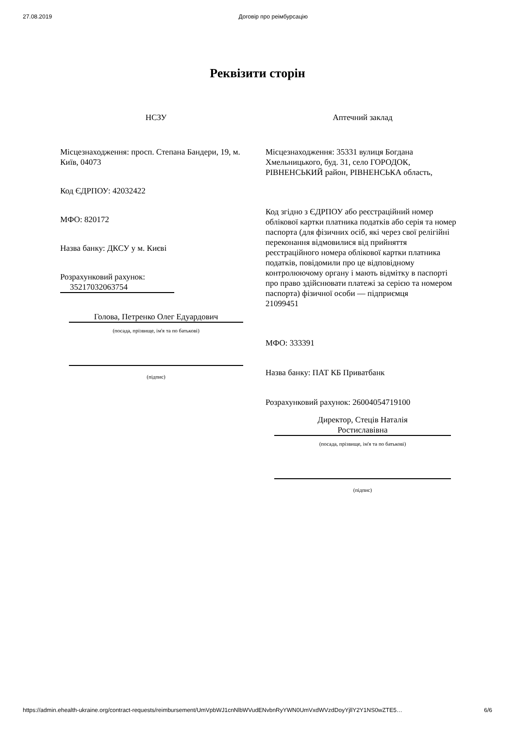27.08.2019 Договір про реімбурсацію
Реквізити сторін
НСЗУ
Місцезнаходження: просп. Степана Бандери, 19, м. Київ, 04073
Код ЄДРПОУ: 42032422
МФО: 820172
Назва банку: ДКСУ у м. Києві
Розрахунковий рахунок:
35217032063754
Голова, Петренко Олег Едуардович
(посада, прізвище, ім'я та по батькові)
(підпис)
Аптечний заклад
Місцезнаходження: 35331 вулиця Богдана Хмельницького, буд. 31, село ГОРОДОК, РІВНЕНСЬКИЙ район, РІВНЕНСЬКА область,
Код згідно з ЄДРПОУ або реєстраційний номер облікової картки платника податків або серія та номер паспорта (для фізичних осіб, які через свої релігійні переконання відмовилися від прийняття реєстраційного номера облікової картки платника податків, повідомили про це відповідному контролюючому органу і мають відмітку в паспорті про право здійснювати платежі за серією та номером паспорта) фізичної особи — підприємця
21099451
МФО: 333391
Назва банку: ПАТ КБ Приватбанк
Розрахунковий рахунок: 26004054719100
Директор, Стецiв Наталiя
Ростиславівна
(посада, прізвище, ім'я та по батькові)
(підпис)
https://admin.ehealth-ukraine.org/contract-requests/reimbursement/UmVpbWJ1cnNlbWVudENvbnRyYWN0UmVxdWVzdDoyYjllY2Y1NS0wZTE5… 6/6